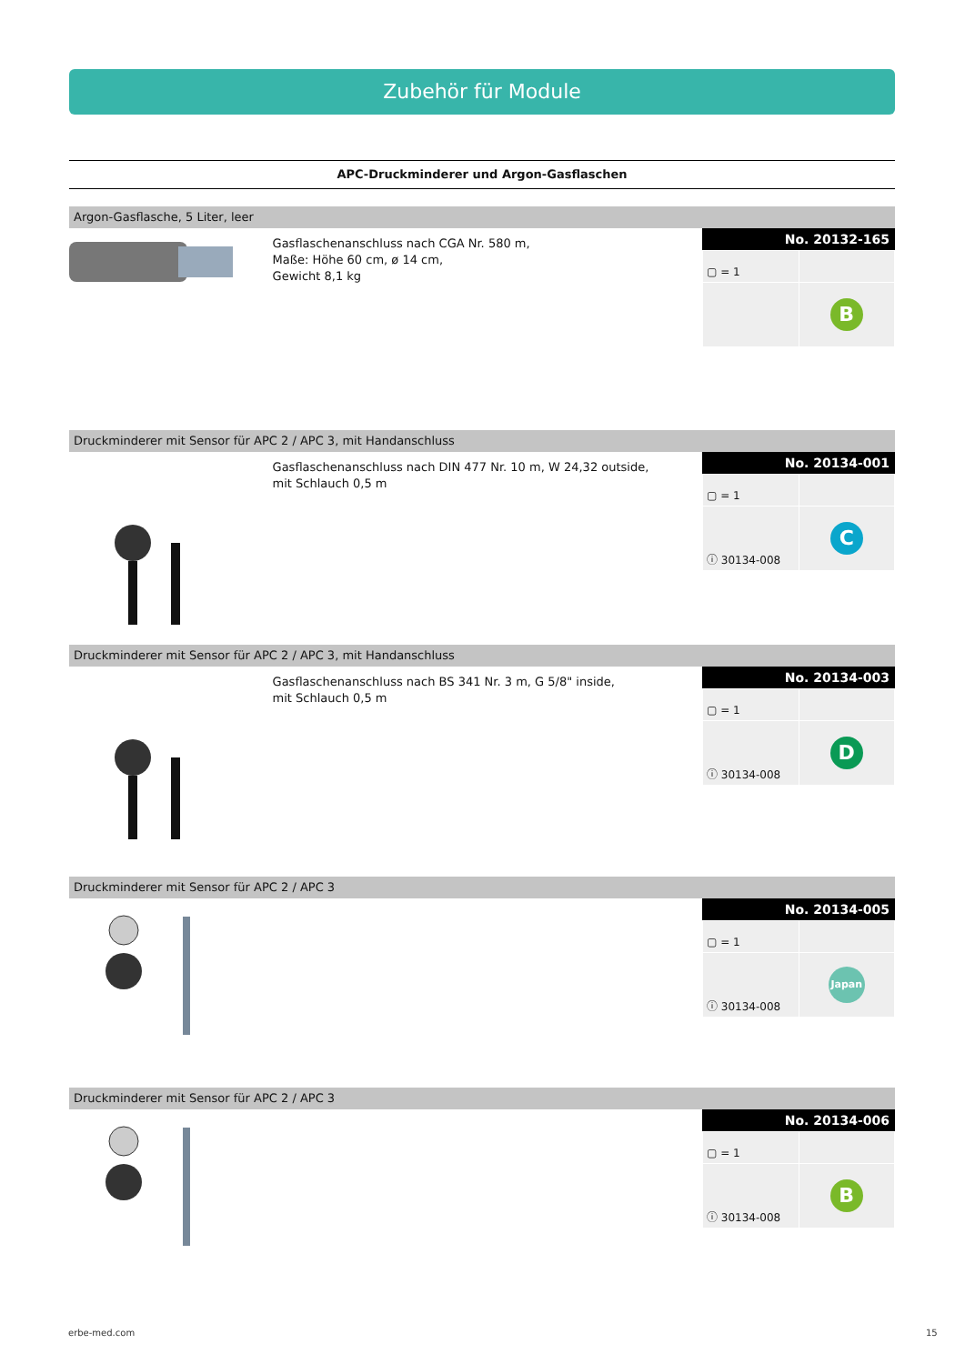Zubehör für Module
APC-Druckminderer und Argon-Gasflaschen
Argon-Gasflasche, 5 Liter, leer
Gasflaschenanschluss nach CGA Nr. 580 m,
Maße: Höhe 60 cm, ø 14 cm,
Gewicht 8,1 kg
No. 20132-165
| ▢ = 1 | |
| | B |
Druckminderer mit Sensor für APC 2 / APC 3, mit Handanschluss
Gasflaschenanschluss nach DIN 477 Nr. 10 m, W 24,32 outside,
mit Schlauch 0,5 m
No. 20134-001
| ▢ = 1 | |
| ⓘ 30134-008 | C |
Druckminderer mit Sensor für APC 2 / APC 3, mit Handanschluss
Gasflaschenanschluss nach BS 341 Nr. 3 m, G 5/8" inside,
mit Schlauch 0,5 m
No. 20134-003
| ▢ = 1 | |
| ⓘ 30134-008 | D |
Druckminderer mit Sensor für APC 2 / APC 3
No. 20134-005
| ▢ = 1 | |
| ⓘ 30134-008 | Japan |
Druckminderer mit Sensor für APC 2 / APC 3
No. 20134-006
| ▢ = 1 | |
| ⓘ 30134-008 | B |
erbe-med.com 15